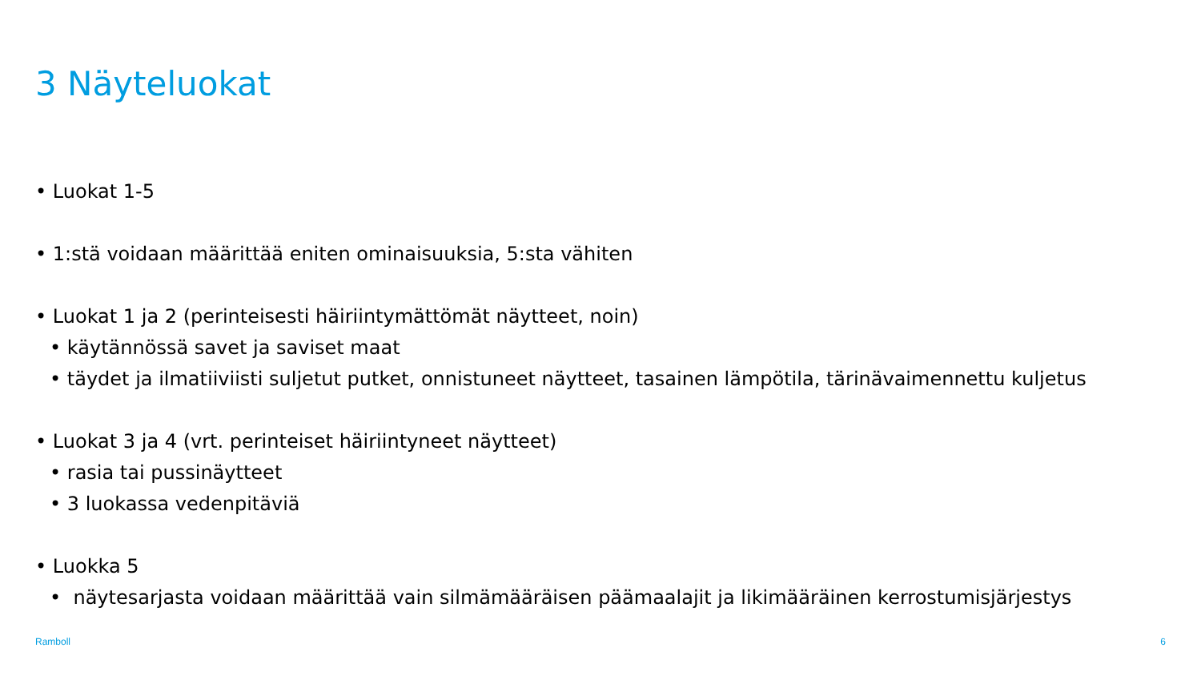3 Näyteluokat
• Luokat 1-5
• 1:stä voidaan määrittää eniten ominaisuuksia, 5:sta vähiten
• Luokat 1 ja 2 (perinteisesti häiriintymättömät näytteet, noin)
• käytännössä savet ja saviset maat
• täydet ja ilmatiiviisti suljetut putket, onnistuneet näytteet, tasainen lämpötila, tärinävaimennettu kuljetus
• Luokat 3 ja 4 (vrt. perinteiset häiriintyneet näytteet)
• rasia tai pussinäytteet
• 3 luokassa vedenpitäviä
• Luokka 5
• näytesarjasta voidaan määrittää vain silmämääräisen päämaalajit ja likimääräinen kerrostumisjärjestys
Ramboll 6